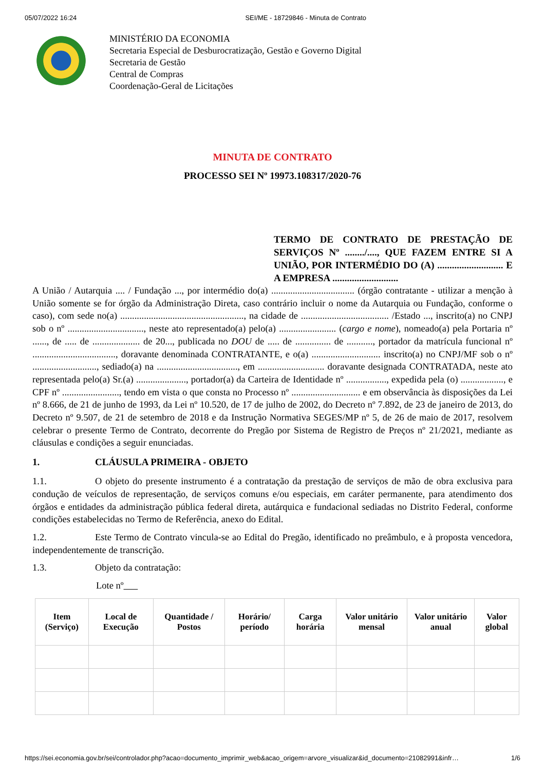05/07/2022 16:24 SEI/ME - 18729846 - Minuta de Contrato
MINISTÉRIO DA ECONOMIA
Secretaria Especial de Desburocratização, Gestão e Governo Digital
Secretaria de Gestão
Central de Compras
Coordenação-Geral de Licitações
MINUTA DE CONTRATO
PROCESSO SEI Nº 19973.108317/2020-76
TERMO DE CONTRATO DE PRESTAÇÃO DE SERVIÇOS Nº ......../...., QUE FAZEM ENTRE SI A UNIÃO, POR INTERMÉDIO DO (A) ........................... E A EMPRESA ...........................
A União / Autarquia .... / Fundação ..., por intermédio do(a) ................................... (órgão contratante - utilizar a menção à União somente se for órgão da Administração Direta, caso contrário incluir o nome da Autarquia ou Fundação, conforme o caso), com sede no(a) ...................................................., na cidade de ..................................... /Estado ..., inscrito(a) no CNPJ sob o nº ................................, neste ato representado(a) pelo(a) ........................ (cargo e nome), nomeado(a) pela Portaria nº ......, de ..... de .................... de 20..., publicada no DOU de ..... de ............... de ..........., portador da matrícula funcional nº ..................................., doravante denominada CONTRATANTE, e o(a) ............................. inscrito(a) no CNPJ/MF sob o nº ..........................., sediado(a) na .................................., em ............................ doravante designada CONTRATADA, neste ato representada pelo(a) Sr.(a) ....................., portador(a) da Carteira de Identidade nº ................., expedida pela (o) .................., e CPF nº ........................, tendo em vista o que consta no Processo nº ............................. e em observância às disposições da Lei nº 8.666, de 21 de junho de 1993, da Lei nº 10.520, de 17 de julho de 2002, do Decreto nº 7.892, de 23 de janeiro de 2013, do Decreto nº 9.507, de 21 de setembro de 2018 e da Instrução Normativa SEGES/MP nº 5, de 26 de maio de 2017, resolvem celebrar o presente Termo de Contrato, decorrente do Pregão por Sistema de Registro de Preços nº 21/2021, mediante as cláusulas e condições a seguir enunciadas.
1. CLÁUSULA PRIMEIRA - OBJETO
1.1. O objeto do presente instrumento é a contratação da prestação de serviços de mão de obra exclusiva para condução de veículos de representação, de serviços comuns e/ou especiais, em caráter permanente, para atendimento dos órgãos e entidades da administração pública federal direta, autárquica e fundacional sediadas no Distrito Federal, conforme condições estabelecidas no Termo de Referência, anexo do Edital.
1.2. Este Termo de Contrato vincula-se ao Edital do Pregão, identificado no preâmbulo, e à proposta vencedora, independentemente de transcrição.
1.3. Objeto da contratação:
Lote nº
| Item (Serviço) | Local de Execução | Quantidade / Postos | Horário/ período | Carga horária | Valor unitário mensal | Valor unitário anual | Valor global |
| --- | --- | --- | --- | --- | --- | --- | --- |
https://sei.economia.gov.br/sei/controlador.php?acao=documento_imprimir_web&acao_origem=arvore_visualizar&id_documento=21082991&infr… 1/6